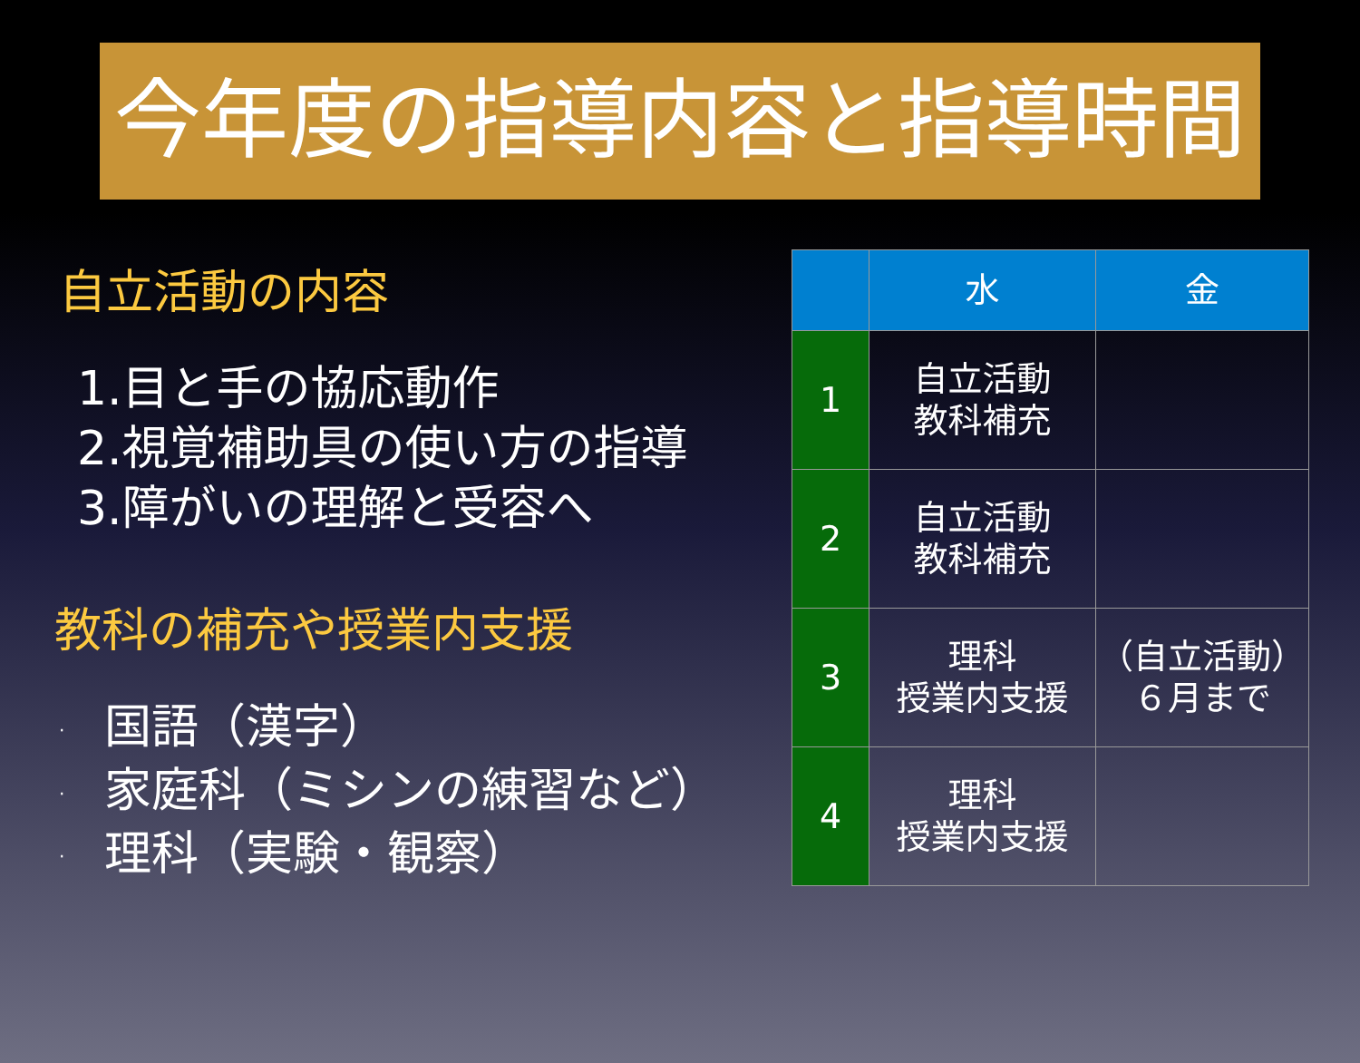今年度の指導内容と指導時間
自立活動の内容
1.目と手の協応動作
2.視覚補助具の使い方の指導
3.障がいの理解と受容へ
教科の補充や授業内支援
· 国語（漢字）
· 家庭科（ミシンの練習など）
· 理科（実験・観察）
| | 水 | 金 |
| --- | --- | --- |
| 1 | 自立活動 教科補充 | |
| 2 | 自立活動 教科補充 | |
| 3 | 理科 授業内支援 | （自立活動） ６月まで |
| 4 | 理科 授業内支援 | |